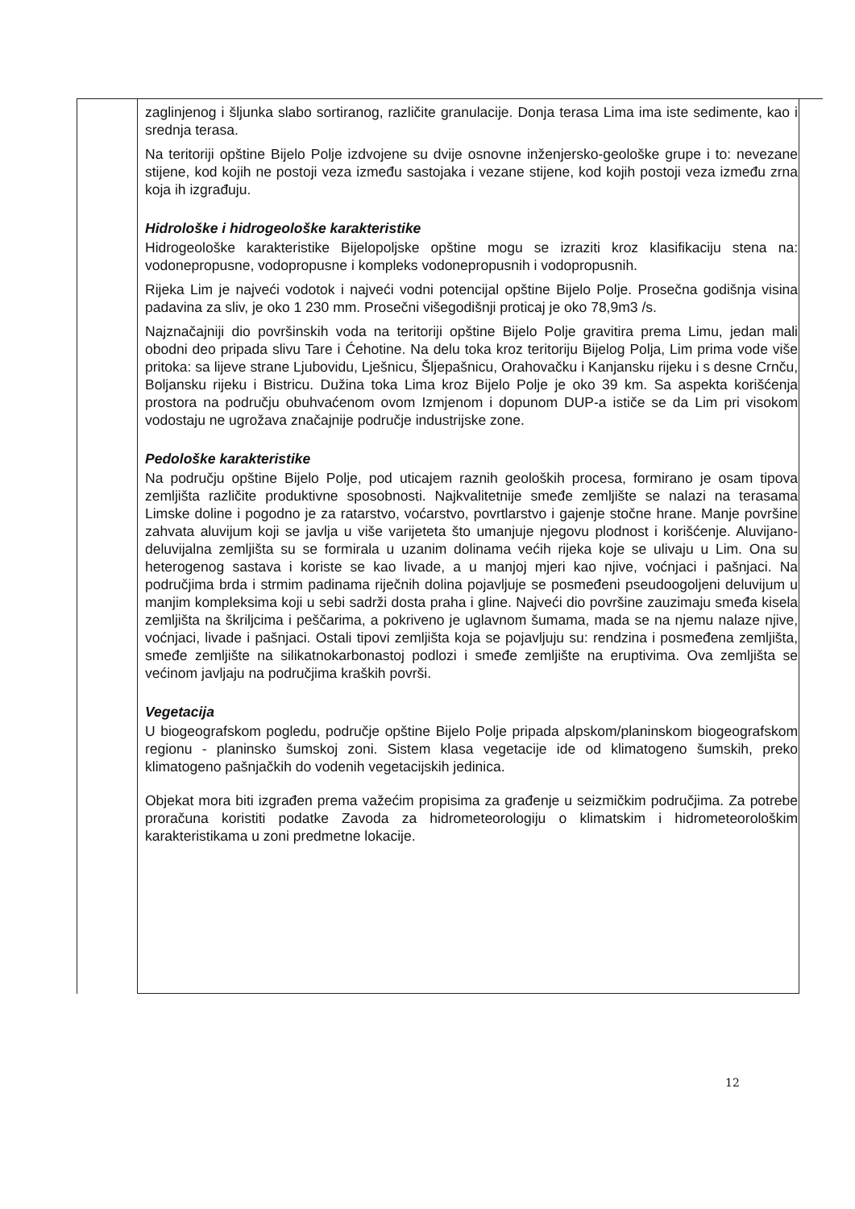zaglinjenog i šljunka slabo sortiranog, različite granulacije. Donja terasa Lima ima iste sedimente, kao i srednja terasa.
Na teritoriji opštine Bijelo Polje izdvojene su dvije osnovne inženjersko-geološke grupe i to: nevezane stijene, kod kojih ne postoji veza između sastojaka i vezane stijene, kod kojih postoji veza između zrna koja ih izgrađuju.
Hidrološke i hidrogeološke karakteristike
Hidrogeološke karakteristike Bijelopoljske opštine mogu se izraziti kroz klasifikaciju stena na: vodonepropusne, vodopropusne i kompleks vodonepropusnih i vodopropusnih.
Rijeka Lim je najveći vodotok i najveći vodni potencijal opštine Bijelo Polje. Prosečna godišnja visina padavina za sliv, je oko 1 230 mm. Prosečni višegodišnji proticaj je oko 78,9m3 /s.
Najznačajniji dio površinskih voda na teritoriji opštine Bijelo Polje gravitira prema Limu, jedan mali obodni deo pripada slivu Tare i Ćehotine. Na delu toka kroz teritoriju Bijelog Polja, Lim prima vode više pritoka: sa lijeve strane Ljubovidu, Lješnicu, Šljepašnicu, Orahovačku i Kanjansku rijeku i s desne Crnču, Boljansku rijeku i Bistricu. Dužina toka Lima kroz Bijelo Polje je oko 39 km. Sa aspekta korišćenja prostora na području obuhvaćenom ovom Izmjenom i dopunom DUP-a ističe se da Lim pri visokom vodostaju ne ugrožava značajnije područje industrijske zone.
Pedološke karakteristike
Na području opštine Bijelo Polje, pod uticajem raznih geoloških procesa, formirano je osam tipova zemljišta različite produktivne sposobnosti. Najkvalitetnije smeđe zemljište se nalazi na terasama Limske doline i pogodno je za ratarstvo, voćarstvo, povrtlarstvo i gajenje stočne hrane. Manje površine zahvata aluvijum koji se javlja u više varijeteta što umanjuje njegovu plodnost i korišćenje. Aluvijano-deluvijalna zemljišta su se formirala u uzanim dolinama većih rijeka koje se ulivaju u Lim. Ona su heterogenog sastava i koriste se kao livade, a u manjoj mjeri kao njive, voćnjaci i pašnjaci. Na područjima brda i strmim padinama riječnih dolina pojavljuje se posmeđeni pseudoogoljeni deluvijum u manjim kompleksima koji u sebi sadrži dosta praha i gline. Najveći dio površine zauzimaju smeđa kisela zemljišta na škriljcima i peščarima, a pokriveno je uglavnom šumama, mada se na njemu nalaze njive, voćnjaci, livade i pašnjaci. Ostali tipovi zemljišta koja se pojavljuju su: rendzina i posmeđena zemljišta, smeđe zemljište na silikatnokarbonastoj podlozi i smeđe zemljište na eruptivima. Ova zemljišta se većinom javljaju na područjima kraških površi.
Vegetacija
U biogeografskom pogledu, područje opštine Bijelo Polje pripada alpskom/planinskom biogeografskom regionu - planinsko šumskoj zoni. Sistem klasa vegetacije ide od klimatogeno šumskih, preko klimatogeno pašnjačkih do vodenih vegetacijskih jedinica.
Objekat mora biti izgrađen prema važećim propisima za građenje u seizmičkim područjima. Za potrebe proračuna koristiti podatke Zavoda za hidrometeorologiju o klimatskim i hidrometeorološkim karakteristikama u zoni predmetne lokacije.
12